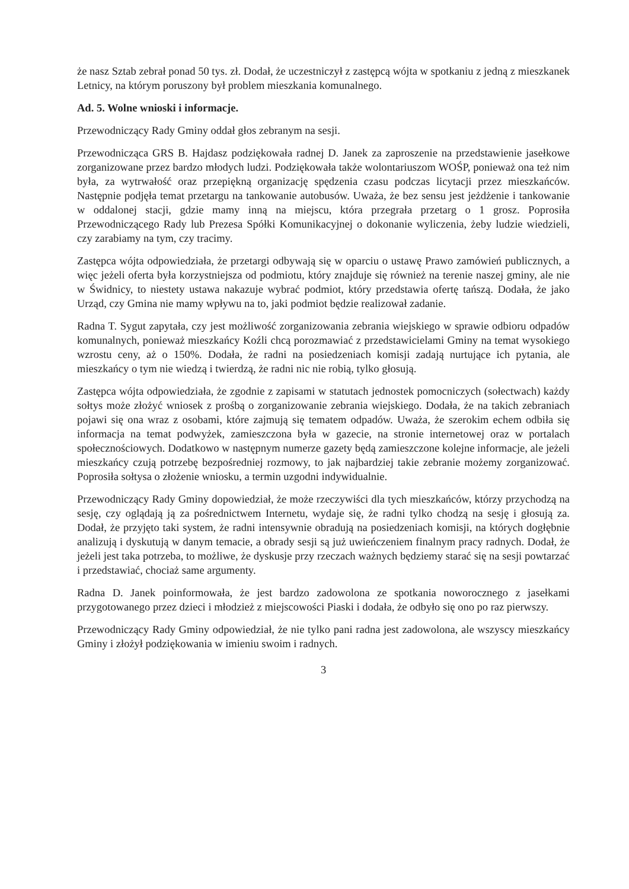że nasz Sztab zebrał ponad 50 tys. zł. Dodał, że uczestniczył z zastępcą wójta w spotkaniu z jedną z mieszkanek Letnicy, na którym poruszony był problem mieszkania komunalnego.
Ad. 5. Wolne wnioski i informacje.
Przewodniczący Rady Gminy oddał głos zebranym na sesji.
Przewodnicząca GRS B. Hajdasz podziękowała radnej D. Janek za zaproszenie na przedstawienie jasełkowe zorganizowane przez bardzo młodych ludzi. Podziękowała także wolontariuszom WOŚP, ponieważ ona też nim była, za wytrwałość oraz przepiękną organizację spędzenia czasu podczas licytacji przez mieszkańców. Następnie podjęła temat przetargu na tankowanie autobusów. Uważa, że bez sensu jest jeżdżenie i tankowanie w oddalonej stacji, gdzie mamy inną na miejscu, która przegrała przetarg o 1 grosz. Poprosiła Przewodniczącego Rady lub Prezesa Spółki Komunikacyjnej o dokonanie wyliczenia, żeby ludzie wiedzieli, czy zarabiamy na tym, czy tracimy.
Zastępca wójta odpowiedziała, że przetargi odbywają się w oparciu o ustawę Prawo zamówień publicznych, a więc jeżeli oferta była korzystniejsza od podmiotu, który znajduje się również na terenie naszej gminy, ale nie w Świdnicy, to niestety ustawa nakazuje wybrać podmiot, który przedstawia ofertę tańszą. Dodała, że jako Urząd, czy Gmina nie mamy wpływu na to, jaki podmiot będzie realizował zadanie.
Radna T. Sygut zapytała, czy jest możliwość zorganizowania zebrania wiejskiego w sprawie odbioru odpadów komunalnych, ponieważ mieszkańcy Koźli chcą porozmawiać z przedstawicielami Gminy na temat wysokiego wzrostu ceny, aż o 150%. Dodała, że radni na posiedzeniach komisji zadają nurtujące ich pytania, ale mieszkańcy o tym nie wiedzą i twierdzą, że radni nic nie robią, tylko głosują.
Zastępca wójta odpowiedziała, że zgodnie z zapisami w statutach jednostek pomocniczych (sołectwach) każdy sołtys może złożyć wniosek z prośbą o zorganizowanie zebrania wiejskiego. Dodała, że na takich zebraniach pojawi się ona wraz z osobami, które zajmują się tematem odpadów. Uważa, że szerokim echem odbiła się informacja na temat podwyżek, zamieszczona była w gazecie, na stronie internetowej oraz w portalach społecznościowych. Dodatkowo w następnym numerze gazety będą zamieszczone kolejne informacje, ale jeżeli mieszkańcy czują potrzebę bezpośredniej rozmowy, to jak najbardziej takie zebranie możemy zorganizować. Poprosiła sołtysa o złożenie wniosku, a termin uzgodni indywidualnie.
Przewodniczący Rady Gminy dopowiedział, że może rzeczywiści dla tych mieszkańców, którzy przychodzą na sesję, czy oglądają ją za pośrednictwem Internetu, wydaje się, że radni tylko chodzą na sesję i głosują za. Dodał, że przyjęto taki system, że radni intensywnie obradują na posiedzeniach komisji, na których dogłębnie analizują i dyskutują w danym temacie, a obrady sesji są już uwieńczeniem finalnym pracy radnych. Dodał, że jeżeli jest taka potrzeba, to możliwe, że dyskusje przy rzeczach ważnych będziemy starać się na sesji powtarzać i przedstawiać, chociaż same argumenty.
Radna D. Janek poinformowała, że jest bardzo zadowolona ze spotkania noworocznego z jasełkami przygotowanego przez dzieci i młodzież z miejscowości Piaski i dodała, że odbyło się ono po raz pierwszy.
Przewodniczący Rady Gminy odpowiedział, że nie tylko pani radna jest zadowolona, ale wszyscy mieszkańcy Gminy i złożył podziękowania w imieniu swoim i radnych.
3